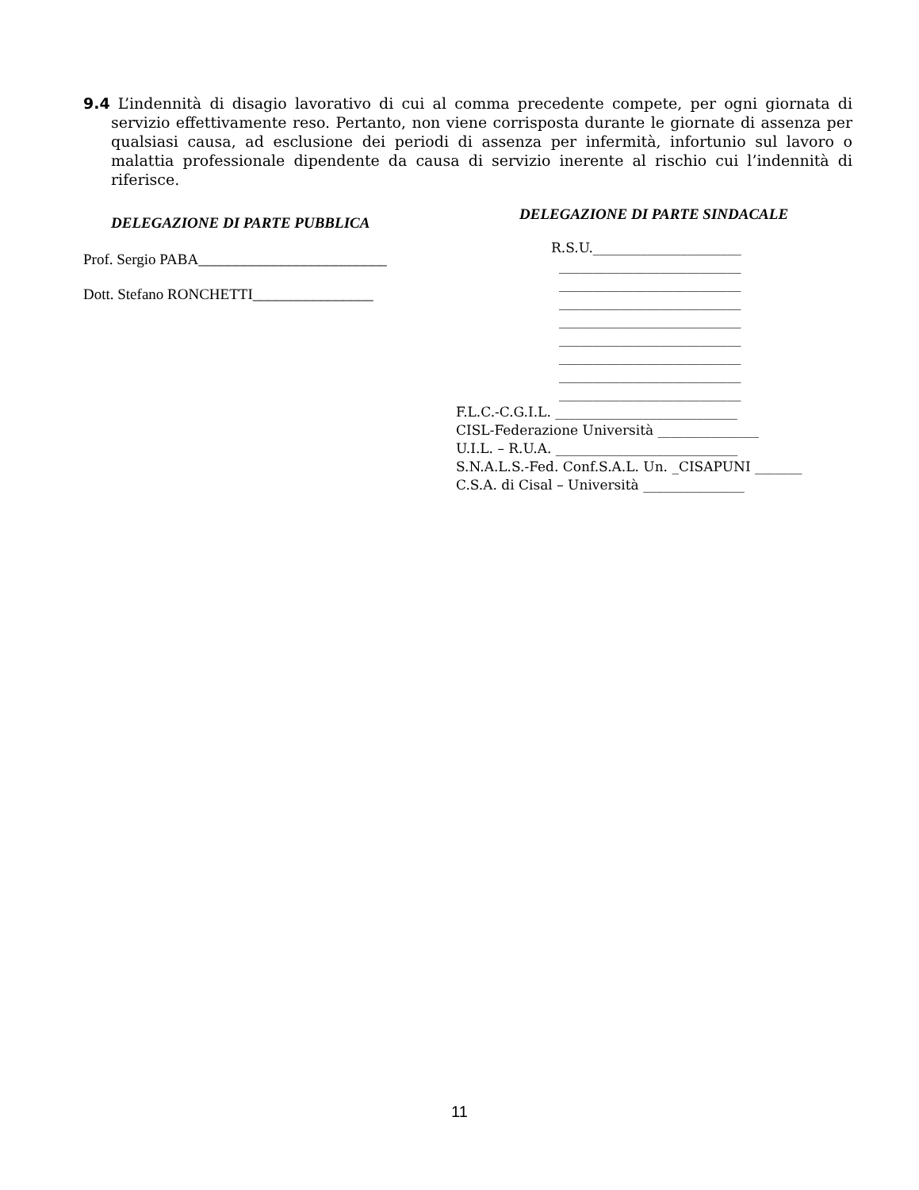9.4 L’indennità di disagio lavorativo di cui al comma precedente compete, per ogni giornata di servizio effettivamente reso. Pertanto, non viene corrisposta durante le giornate di assenza per qualsiasi causa, ad esclusione dei periodi di assenza per infermità, infortunio sul lavoro o malattia professionale dipendente da causa di servizio inerente al rischio cui l’indennità di riferisce.
DELEGAZIONE DI PARTE PUBBLICA
Prof. Sergio PABA_________________________
Dott. Stefano RONCHETTI________________
DELEGAZIONE DI PARTE SINDACALE
R.S.U.______________________
___________________________
___________________________
___________________________
___________________________
___________________________
___________________________
___________________________
___________________________
F.L.C.-C.G.I.L. ___________________________
CISL-Federazione Università _______________
U.I.L. – R.U.A. ___________________________
S.N.A.L.S.-Fed. Conf.S.A.L. Un. _CISAPUNI _______
C.S.A. di Cisal – Università _______________
11